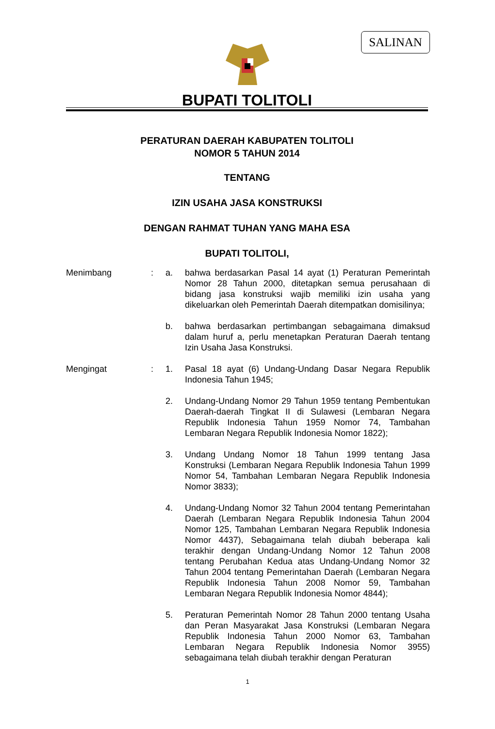SALINAN
BUPATI TOLITOLI
PERATURAN DAERAH KABUPATEN TOLITOLI
NOMOR 5 TAHUN 2014
TENTANG
IZIN USAHA JASA KONSTRUKSI
DENGAN RAHMAT TUHAN YANG MAHA ESA
BUPATI TOLITOLI,
Menimbang : a. bahwa berdasarkan Pasal 14 ayat (1) Peraturan Pemerintah Nomor 28 Tahun 2000, ditetapkan semua perusahaan di bidang jasa konstruksi wajib memiliki izin usaha yang dikeluarkan oleh Pemerintah Daerah ditempatkan domisilinya;
b. bahwa berdasarkan pertimbangan sebagaimana dimaksud dalam huruf a, perlu menetapkan Peraturan Daerah tentang Izin Usaha Jasa Konstruksi.
Mengingat : 1. Pasal 18 ayat (6) Undang-Undang Dasar Negara Republik Indonesia Tahun 1945;
2. Undang-Undang Nomor 29 Tahun 1959 tentang Pembentukan Daerah-daerah Tingkat II di Sulawesi (Lembaran Negara Republik Indonesia Tahun 1959 Nomor 74, Tambahan Lembaran Negara Republik Indonesia Nomor 1822);
3. Undang Undang Nomor 18 Tahun 1999 tentang Jasa Konstruksi (Lembaran Negara Republik Indonesia Tahun 1999 Nomor 54, Tambahan Lembaran Negara Republik Indonesia Nomor 3833);
4. Undang-Undang Nomor 32 Tahun 2004 tentang Pemerintahan Daerah (Lembaran Negara Republik Indonesia Tahun 2004 Nomor 125, Tambahan Lembaran Negara Republik Indonesia Nomor 4437), Sebagaimana telah diubah beberapa kali terakhir dengan Undang-Undang Nomor 12 Tahun 2008 tentang Perubahan Kedua atas Undang-Undang Nomor 32 Tahun 2004 tentang Pemerintahan Daerah (Lembaran Negara Republik Indonesia Tahun 2008 Nomor 59, Tambahan Lembaran Negara Republik Indonesia Nomor 4844);
5. Peraturan Pemerintah Nomor 28 Tahun 2000 tentang Usaha dan Peran Masyarakat Jasa Konstruksi (Lembaran Negara Republik Indonesia Tahun 2000 Nomor 63, Tambahan Lembaran Negara Republik Indonesia Nomor 3955) sebagaimana telah diubah terakhir dengan Peraturan
1